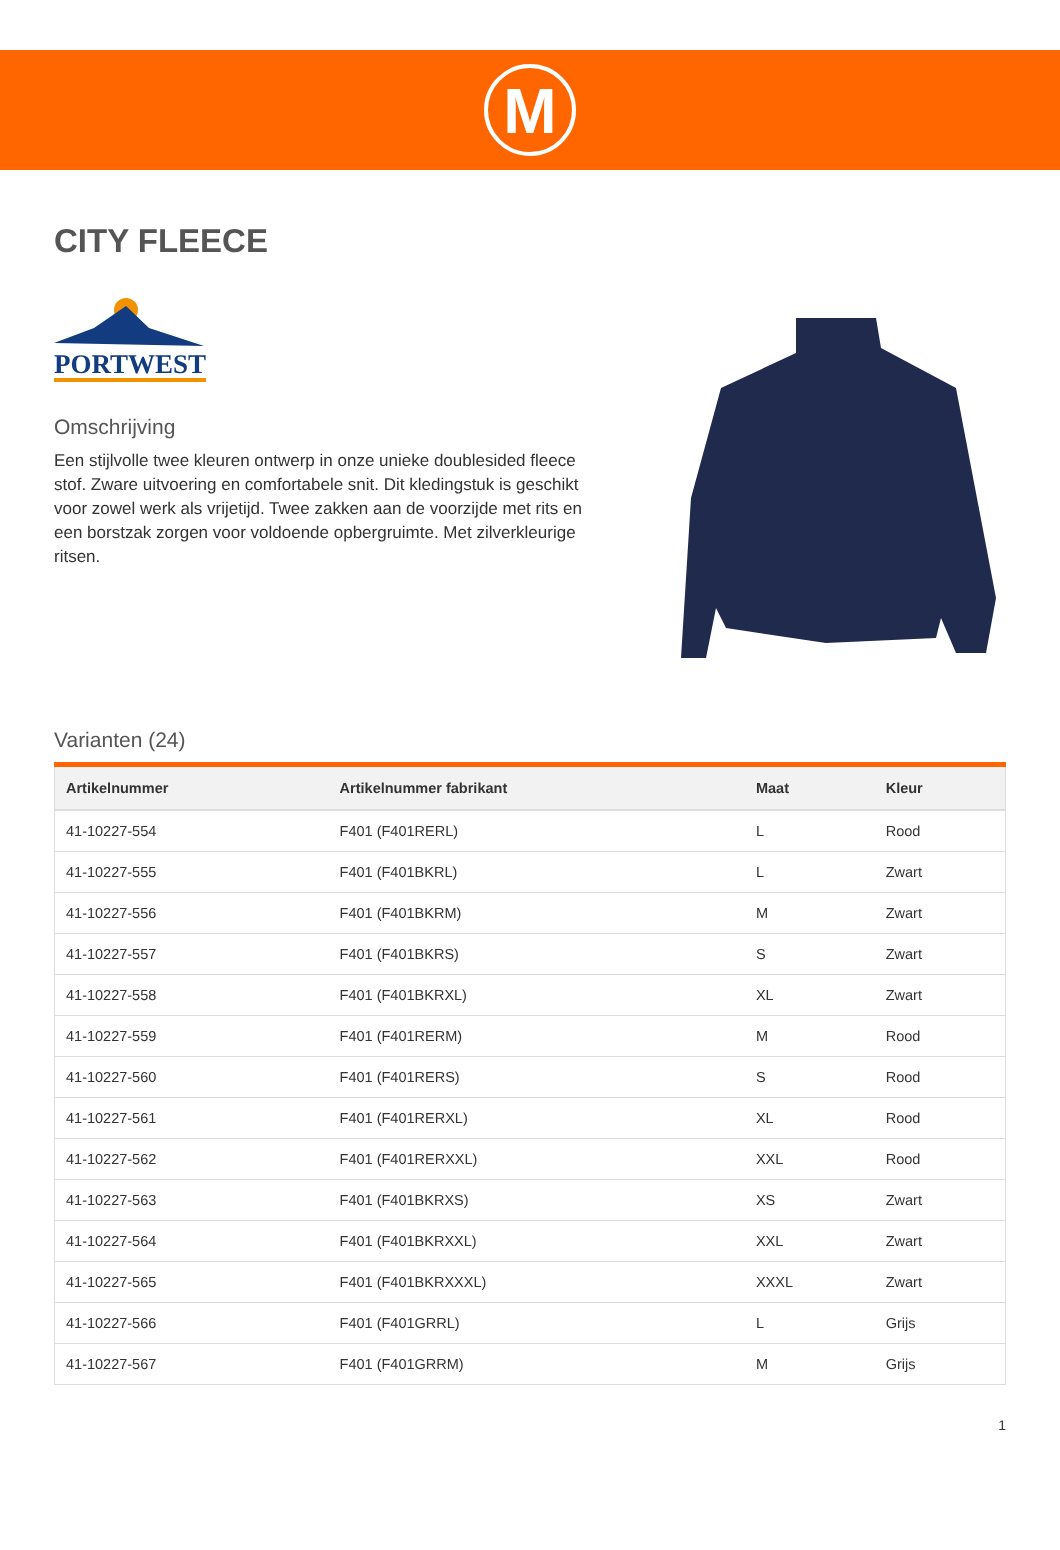M
CITY FLEECE
PORTWEST
Omschrijving
Een stijlvolle twee kleuren ontwerp in onze unieke doublesided fleece stof. Zware uitvoering en comfortabele snit. Dit kledingstuk is geschikt voor zowel werk als vrijetijd. Twee zakken aan de voorzijde met rits en een borstzak zorgen voor voldoende opbergruimte. Met zilverkleurige ritsen.
Varianten (24)
| Artikelnummer | Artikelnummer fabrikant | Maat | Kleur |
| --- | --- | --- | --- |
| 41-10227-554 | F401 (F401RERL) | L | Rood |
| 41-10227-555 | F401 (F401BKRL) | L | Zwart |
| 41-10227-556 | F401 (F401BKRM) | M | Zwart |
| 41-10227-557 | F401 (F401BKRS) | S | Zwart |
| 41-10227-558 | F401 (F401BKRXL) | XL | Zwart |
| 41-10227-559 | F401 (F401RERM) | M | Rood |
| 41-10227-560 | F401 (F401RERS) | S | Rood |
| 41-10227-561 | F401 (F401RERXL) | XL | Rood |
| 41-10227-562 | F401 (F401RERXXL) | XXL | Rood |
| 41-10227-563 | F401 (F401BKRXS) | XS | Zwart |
| 41-10227-564 | F401 (F401BKRXXL) | XXL | Zwart |
| 41-10227-565 | F401 (F401BKRXXXL) | XXXL | Zwart |
| 41-10227-566 | F401 (F401GRRL) | L | Grijs |
| 41-10227-567 | F401 (F401GRRM) | M | Grijs |
1